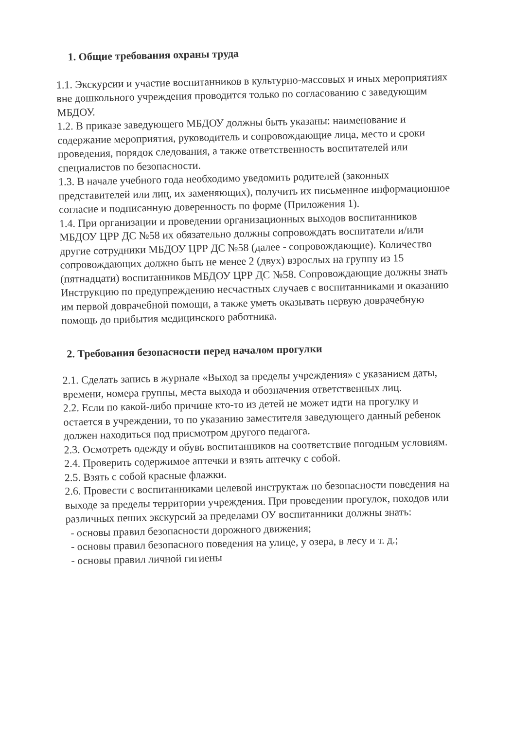1. Общие требования охраны труда
1.1. Экскурсии и участие воспитанников в культурно-массовых и иных мероприятиях вне дошкольного учреждения проводится только по согласованию с заведующим МБДОУ.
1.2. В приказе заведующего МБДОУ должны быть указаны: наименование и содержание мероприятия, руководитель и сопровождающие лица, место и сроки проведения, порядок следования, а также ответственность воспитателей или специалистов по безопасности.
1.3. В начале учебного года необходимо уведомить родителей (законных представителей или лиц, их заменяющих), получить их письменное информационное согласие и подписанную доверенность по форме (Приложения 1).
1.4. При организации и проведении организационных выходов воспитанников МБДОУ ЦРР ДС №58 их обязательно должны сопровождать воспитатели и/или другие сотрудники МБДОУ ЦРР ДС №58 (далее - сопровождающие). Количество сопровождающих должно быть не менее 2 (двух) взрослых на группу из 15 (пятнадцати) воспитанников МБДОУ ЦРР ДС №58. Сопровождающие должны знать Инструкцию по предупреждению несчастных случаев с воспитанниками и оказанию им первой доврачебной помощи, а также уметь оказывать первую доврачебную помощь до прибытия медицинского работника.
2. Требования безопасности перед началом прогулки
2.1. Сделать запись в журнале «Выход за пределы учреждения» с указанием даты, времени, номера группы, места выхода и обозначения ответственных лиц.
2.2. Если по какой-либо причине кто-то из детей не может идти на прогулку и остается в учреждении, то по указанию заместителя заведующего данный ребенок должен находиться под присмотром другого педагога.
2.3. Осмотреть одежду и обувь воспитанников на соответствие погодным условиям.
2.4. Проверить содержимое аптечки и взять аптечку с собой.
2.5. Взять с собой красные флажки.
2.6. Провести с воспитанниками целевой инструктаж по безопасности поведения на выходе за пределы территории учреждения. При проведении прогулок, походов или различных пеших экскурсий за пределами ОУ воспитанники должны знать:
- основы правил безопасности дорожного движения;
- основы правил безопасного поведения на улице, у озера, в лесу и т. д.;
- основы правил личной гигиены